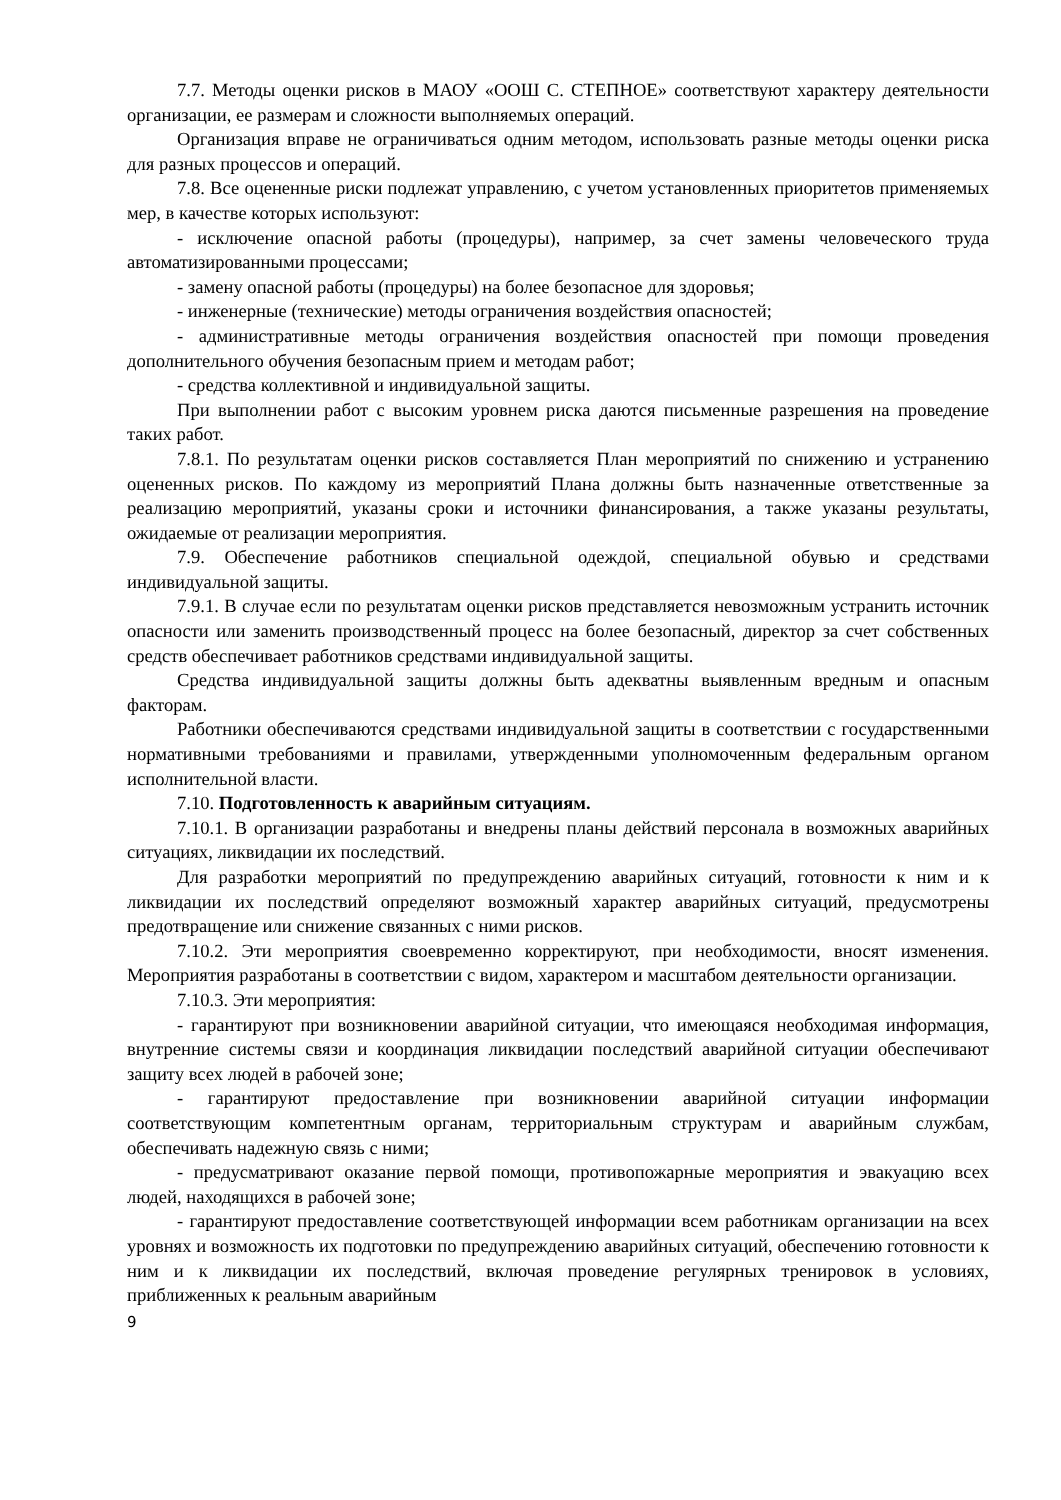7.7. Методы оценки рисков в МАОУ «ООШ С. СТЕПНОЕ» соответствуют характеру деятельности организации, ее размерам и сложности выполняемых операций.
Организация вправе не ограничиваться одним методом, использовать разные методы оценки риска для разных процессов и операций.
7.8. Все оцененные риски подлежат управлению, с учетом установленных приоритетов применяемых мер, в качестве которых используют:
- исключение опасной работы (процедуры), например, за счет замены человеческого труда автоматизированными процессами;
- замену опасной работы (процедуры) на более безопасное для здоровья;
- инженерные (технические) методы ограничения воздействия опасностей;
- административные методы ограничения воздействия опасностей при помощи проведения дополнительного обучения безопасным прием и методам работ;
- средства коллективной и индивидуальной защиты.
При выполнении работ с высоким уровнем риска даются письменные разрешения на проведение таких работ.
7.8.1. По результатам оценки рисков составляется План мероприятий по снижению и устранению оцененных рисков. По каждому из мероприятий Плана должны быть назначенные ответственные за реализацию мероприятий, указаны сроки и источники финансирования, а также указаны результаты, ожидаемые от реализации мероприятия.
7.9. Обеспечение работников специальной одеждой, специальной обувью и средствами индивидуальной защиты.
7.9.1. В случае если по результатам оценки рисков представляется невозможным устранить источник опасности или заменить производственный процесс на более безопасный, директор за счет собственных средств обеспечивает работников средствами индивидуальной защиты.
Средства индивидуальной защиты должны быть адекватны выявленным вредным и опасным факторам.
Работники обеспечиваются средствами индивидуальной защиты в соответствии с государственными нормативными требованиями и правилами, утвержденными уполномоченным федеральным органом исполнительной власти.
7.10. Подготовленность к аварийным ситуациям.
7.10.1. В организации разработаны и внедрены планы действий персонала в возможных аварийных ситуациях, ликвидации их последствий.
Для разработки мероприятий по предупреждению аварийных ситуаций, готовности к ним и к ликвидации их последствий определяют возможный характер аварийных ситуаций, предусмотрены предотвращение или снижение связанных с ними рисков.
7.10.2. Эти мероприятия своевременно корректируют, при необходимости, вносят изменения. Мероприятия разработаны в соответствии с видом, характером и масштабом деятельности организации.
7.10.3. Эти мероприятия:
- гарантируют при возникновении аварийной ситуации, что имеющаяся необходимая информация, внутренние системы связи и координация ликвидации последствий аварийной ситуации обеспечивают защиту всех людей в рабочей зоне;
- гарантируют предоставление при возникновении аварийной ситуации информации соответствующим компетентным органам, территориальным структурам и аварийным службам, обеспечивать надежную связь с ними;
- предусматривают оказание первой помощи, противопожарные мероприятия и эвакуацию всех людей, находящихся в рабочей зоне;
- гарантируют предоставление соответствующей информации всем работникам организации на всех уровнях и возможность их подготовки по предупреждению аварийных ситуаций, обеспечению готовности к ним и к ликвидации их последствий, включая проведение регулярных тренировок в условиях, приближенных к реальным аварийным
9